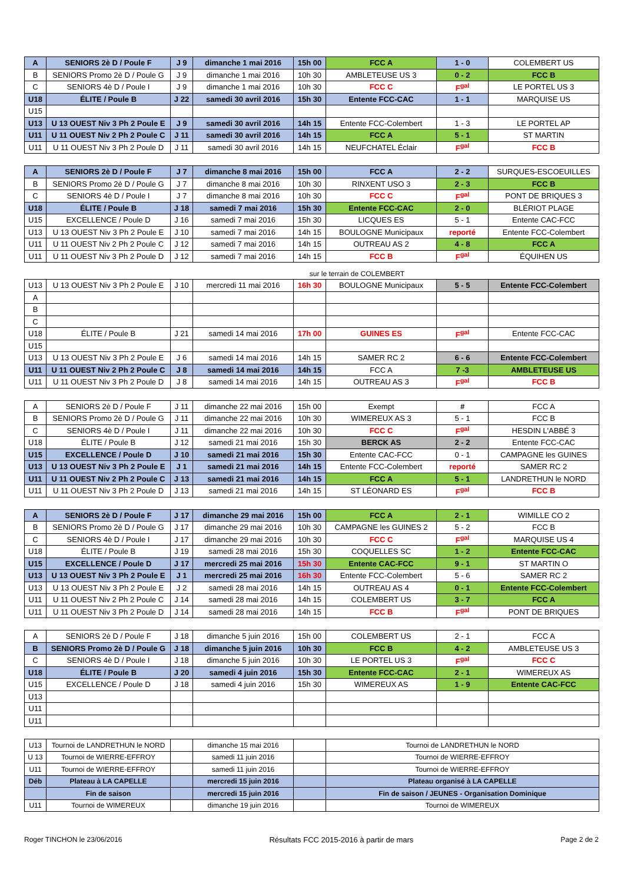| A | SENIORS 2è D / Poule F | J 9 | dimanche 1 mai 2016 | 15h 00 | FCC A | 1 - 0 | COLEMBERT US |
| B | SENIORS Promo 2è D / Poule G | J 9 | dimanche 1 mai 2016 | 10h 30 | AMBLETEUSE US 3 | 0 - 2 | FCC B |
| C | SENIORS 4è D / Poule I | J 9 | dimanche 1 mai 2016 | 10h 30 | FCC C | F<sup>gal</sup> | LE PORTEL US 3 |
| U18 | ÉLITE / Poule B | J 22 | samedi 30 avril 2016 | 15h 30 | Entente FCC-CAC | 1 - 1 | MARQUISE US |
| U15 | | | | | | | |
| U13 | U 13 OUEST Niv 3 Ph 2 Poule E | J 9 | samedi 30 avril 2016 | 14h 15 | Entente FCC-Colembert | 1 - 3 | LE PORTEL AP |
| U11 | U 11 OUEST Niv 2 Ph 2 Poule C | J 11 | samedi 30 avril 2016 | 14h 15 | FCC A | 5 - 1 | ST MARTIN |
| U11 | U 11 OUEST Niv 3 Ph 2 Poule D | J 11 | samedi 30 avril 2016 | 14h 15 | NEUFCHATEL Éclair | F<sup>gal</sup> | FCC B |
| A | SENIORS 2è D / Poule F | J 7 | dimanche 8 mai 2016 | 15h 00 | FCC A | 2 - 2 | SURQUES-ESCOEUILLES |
| B | SENIORS Promo 2è D / Poule G | J 7 | dimanche 8 mai 2016 | 10h 30 | RINXENT USO 3 | 2 - 3 | FCC B |
| C | SENIORS 4è D / Poule I | J 7 | dimanche 8 mai 2016 | 10h 30 | FCC C | F<sup>gal</sup> | PONT DE BRIQUES 3 |
| U18 | ÉLITE / Poule B | J 18 | samedi 7 mai 2016 | 15h 30 | Entente FCC-CAC | 2 - 0 | BLÉRIOT PLAGE |
| U15 | EXCELLENCE / Poule D | J 16 | samedi 7 mai 2016 | 15h 30 | LICQUES ES | 5 - 1 | Entente CAC-FCC |
| U13 | U 13 OUEST Niv 3 Ph 2 Poule E | J 10 | samedi 7 mai 2016 | 14h 15 | BOULOGNE Municipaux | reporté | Entente FCC-Colembert |
| U11 | U 11 OUEST Niv 2 Ph 2 Poule C | J 12 | samedi 7 mai 2016 | 14h 15 | OUTREAU AS 2 | 4 - 8 | FCC A |
| U11 | U 11 OUEST Niv 3 Ph 2 Poule D | J 12 | samedi 7 mai 2016 | 14h 15 | FCC B | F<sup>gal</sup> | ÉQUIHEN US |
sur le terrain de COLEMBERT
| U13 | U 13 OUEST Niv 3 Ph 2 Poule E | J 10 | mercredi 11 mai 2016 | 16h 30 | BOULOGNE Municipaux | 5 - 5 | Entente FCC-Colembert |
| A | | | | | | | |
| B | | | | | | | |
| C | | | | | | | |
| U18 | ÉLITE / Poule B | J 21 | samedi 14 mai 2016 | 17h 00 | GUINES ES | F<sup>gal</sup> | Entente FCC-CAC |
| U15 | | | | | | | |
| U13 | U 13 OUEST Niv 3 Ph 2 Poule E | J 6 | samedi 14 mai 2016 | 14h 15 | SAMER RC 2 | 6 - 6 | Entente FCC-Colembert |
| U11 | U 11 OUEST Niv 2 Ph 2 Poule C | J 8 | samedi 14 mai 2016 | 14h 15 | FCC A | 7 -3 | AMBLETEUSE US |
| U11 | U 11 OUEST Niv 3 Ph 2 Poule D | J 8 | samedi 14 mai 2016 | 14h 15 | OUTREAU AS 3 | F<sup>gal</sup> | FCC B |
| A | SENIORS 2è D / Poule F | J 11 | dimanche 22 mai 2016 | 15h 00 | Exempt | # | FCC A |
| B | SENIORS Promo 2è D / Poule G | J 11 | dimanche 22 mai 2016 | 10h 30 | WIMEREUX AS 3 | 5 - 1 | FCC B |
| C | SENIORS 4è D / Poule I | J 11 | dimanche 22 mai 2016 | 10h 30 | FCC C | F<sup>gal</sup> | HESDIN L'ABBÉ 3 |
| U18 | ÉLITE / Poule B | J 12 | samedi 21 mai 2016 | 15h 30 | BERCK AS | 2 - 2 | Entente FCC-CAC |
| U15 | EXCELLENCE / Poule D | J 10 | samedi 21 mai 2016 | 15h 30 | Entente CAC-FCC | 0 - 1 | CAMPAGNE les GUINES |
| U13 | U 13 OUEST Niv 3 Ph 2 Poule E | J 1 | samedi 21 mai 2016 | 14h 15 | Entente FCC-Colembert | reporté | SAMER RC 2 |
| U11 | U 11 OUEST Niv 2 Ph 2 Poule C | J 13 | samedi 21 mai 2016 | 14h 15 | FCC A | 5 - 1 | LANDRETHUN le NORD |
| U11 | U 11 OUEST Niv 3 Ph 2 Poule D | J 13 | samedi 21 mai 2016 | 14h 15 | ST LÉONARD ES | F<sup>gal</sup> | FCC B |
| A | SENIORS 2è D / Poule F | J 17 | dimanche 29 mai 2016 | 15h 00 | FCC A | 2 - 1 | WIMILLE CO 2 |
| B | SENIORS Promo 2è D / Poule G | J 17 | dimanche 29 mai 2016 | 10h 30 | CAMPAGNE les GUINES 2 | 5 - 2 | FCC B |
| C | SENIORS 4è D / Poule I | J 17 | dimanche 29 mai 2016 | 10h 30 | FCC C | F<sup>gal</sup> | MARQUISE US 4 |
| U18 | ÉLITE / Poule B | J 19 | samedi 28 mai 2016 | 15h 30 | COQUELLES SC | 1 - 2 | Entente FCC-CAC |
| U15 | EXCELLENCE / Poule D | J 17 | mercredi 25 mai 2016 | 15h 30 | Entente CAC-FCC | 9 - 1 | ST MARTIN O |
| U13 | U 13 OUEST Niv 3 Ph 2 Poule E | J 1 | mercredi 25 mai 2016 | 16h 30 | Entente FCC-Colembert | 5 - 6 | SAMER RC 2 |
| U13 | U 13 OUEST Niv 3 Ph 2 Poule E | J 2 | samedi 28 mai 2016 | 14h 15 | OUTREAU AS 4 | 0 - 1 | Entente FCC-Colembert |
| U11 | U 11 OUEST Niv 2 Ph 2 Poule C | J 14 | samedi 28 mai 2016 | 14h 15 | COLEMBERT US | 3 - 7 | FCC A |
| U11 | U 11 OUEST Niv 3 Ph 2 Poule D | J 14 | samedi 28 mai 2016 | 14h 15 | FCC B | F<sup>gal</sup> | PONT DE BRIQUES |
| A | SENIORS 2è D / Poule F | J 18 | dimanche 5 juin 2016 | 15h 00 | COLEMBERT US | 2 - 1 | FCC A |
| B | SENIORS Promo 2è D / Poule G | J 18 | dimanche 5 juin 2016 | 10h 30 | FCC B | 4 - 2 | AMBLETEUSE US 3 |
| C | SENIORS 4è D / Poule I | J 18 | dimanche 5 juin 2016 | 10h 30 | LE PORTEL US 3 | F<sup>gal</sup> | FCC C |
| U18 | ÉLITE / Poule B | J 20 | samedi 4 juin 2016 | 15h 30 | Entente FCC-CAC | 2 - 1 | WIMEREUX AS |
| U15 | EXCELLENCE / Poule D | J 18 | samedi 4 juin 2016 | 15h 30 | WIMEREUX AS | 1 - 9 | Entente CAC-FCC |
| U13 | | | | | | | |
| U11 | | | | | | | |
| U11 | | | | | | | |
| U13 | Tournoi de LANDRETHUN le NORD | | dimanche 15 mai 2016 | | Tournoi de LANDRETHUN le NORD |
| U 13 | Tournoi de WIERRE-EFFROY | | samedi 11 juin 2016 | | Tournoi de WIERRE-EFFROY |
| U11 | Tournoi de WIERRE-EFFROY | | samedi 11 juin 2016 | | Tournoi de WIERRE-EFFROY |
| Déb | Plateau à LA CAPELLE | | mercredi 15 juin 2016 | | Plateau organisé à LA CAPELLE |
| | Fin de saison | | mercredi 15 juin 2016 | | Fin de saison / JEUNES - Organisation Dominique |
| U11 | Tournoi de WIMEREUX | | dimanche 19 juin 2016 | | Tournoi de WIMEREUX |
Roger TINCHON le 23/06/2016 Résultats FCC 2015-2016 à partir de mars Page 2 de 2